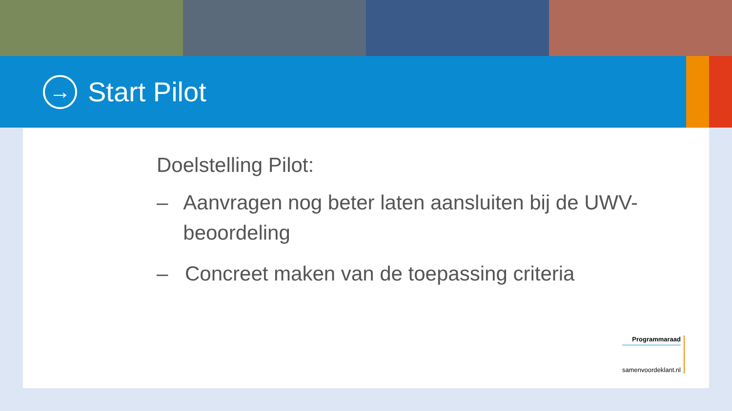→
Start Pilot
Doelstelling Pilot:
– Aanvragen nog beter laten aansluiten bij de UWV-beoordeling
– Concreet maken van de toepassing criteria
Programmaraad
samenvoordeklant.nl